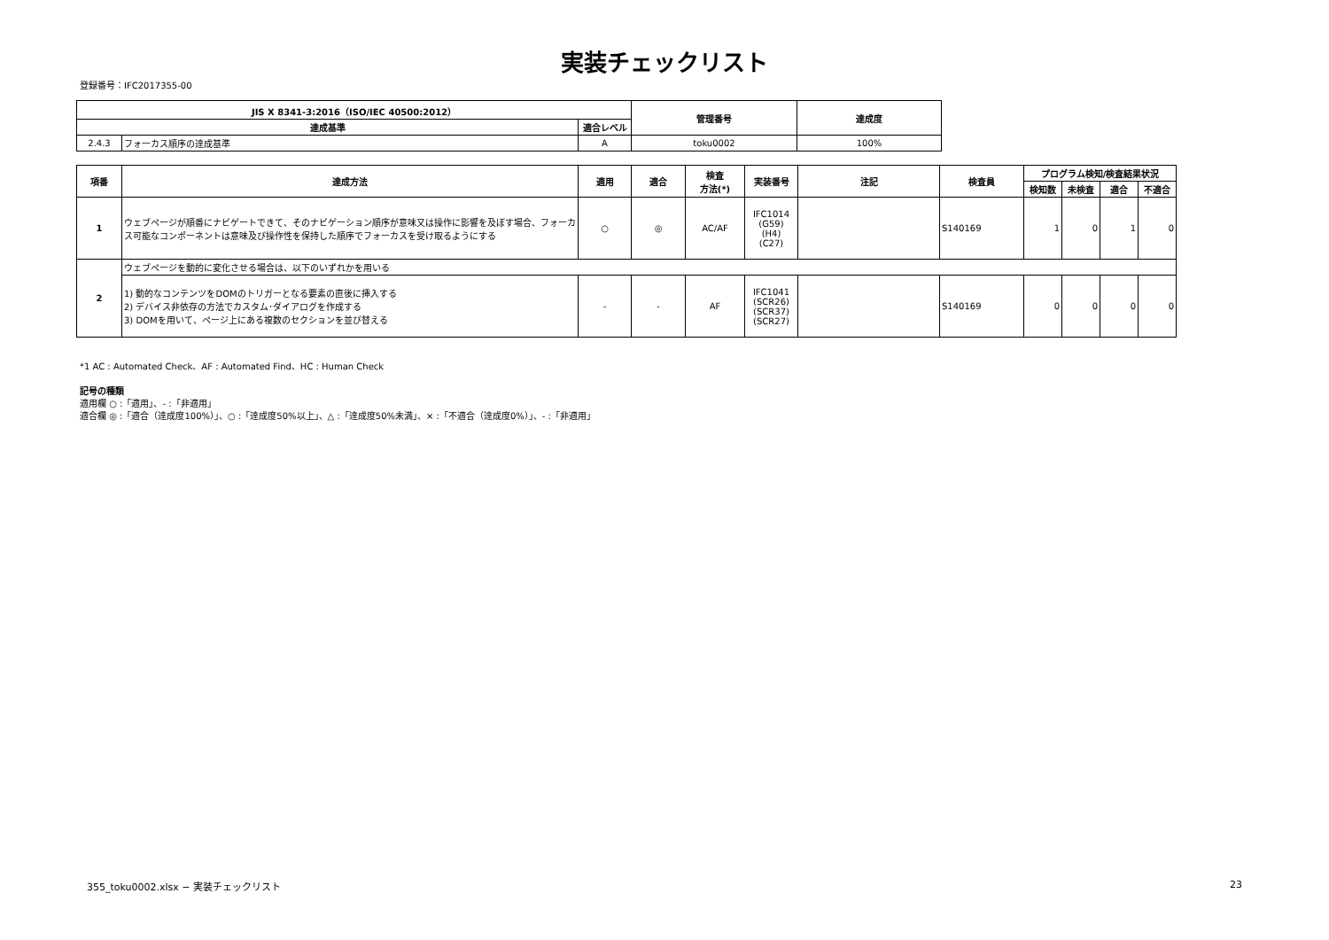実装チェックリスト
登録番号：IFC2017355-00
| JIS X 8341-3:2016（ISO/IEC 40500:2012） | | | 管理番号 | 達成度 |
| --- | --- | --- | --- | --- |
| 達成基準 | | 適合レベル | | |
| 2.4.3 | フォーカス順序の達成基準 | A | toku0002 | 100% |
| 項番 | 達成方法 | 適用 | 適合 | 検査 方法(*) | 実装番号 | 注記 | 検査員 | プログラム検知/検査結果状況 | | | |
| --- | --- | --- | --- | --- | --- | --- | --- | --- | --- | --- | --- |
| | | | | | | | | 検知数 | 未検査 | 適合 | 不適合 |
| 1 | ウェブページが順番にナビゲートできて、そのナビゲーション順序が意味又は操作に影響を及ぼす場合、フォーカス可能なコンポーネントは意味及び操作性を保持した順序でフォーカスを受け取るようにする | ○ | ◎ | AC/AF | IFC1014 (G59) (H4) (C27) | | S140169 | 1 | 0 | 1 | 0 |
| 2 | ウェブページを動的に変化させる場合は、以下のいずれかを用いる | | | | | | | | | | |
| | 1) 動的なコンテンツをDOMのトリガーとなる要素の直後に挿入する 2) デバイス非依存の方法でカスタム･ダイアログを作成する 3) DOMを用いて、ページ上にある複数のセクションを並び替える | - | - | AF | IFC1041 (SCR26) (SCR37) (SCR27) | | S140169 | 0 | 0 | 0 | 0 |
*1 AC : Automated Check、AF : Automated Find、HC : Human Check
記号の種類
適用欄 ○ :「適用」、- :「非適用」
適合欄 ◎ :「適合（達成度100%）」、○ :「達成度50%以上」、△ :「達成度50%未満」、× :「不適合（達成度0%）」、- :「非適用」
355_toku0002.xlsx − 実装チェックリスト 23